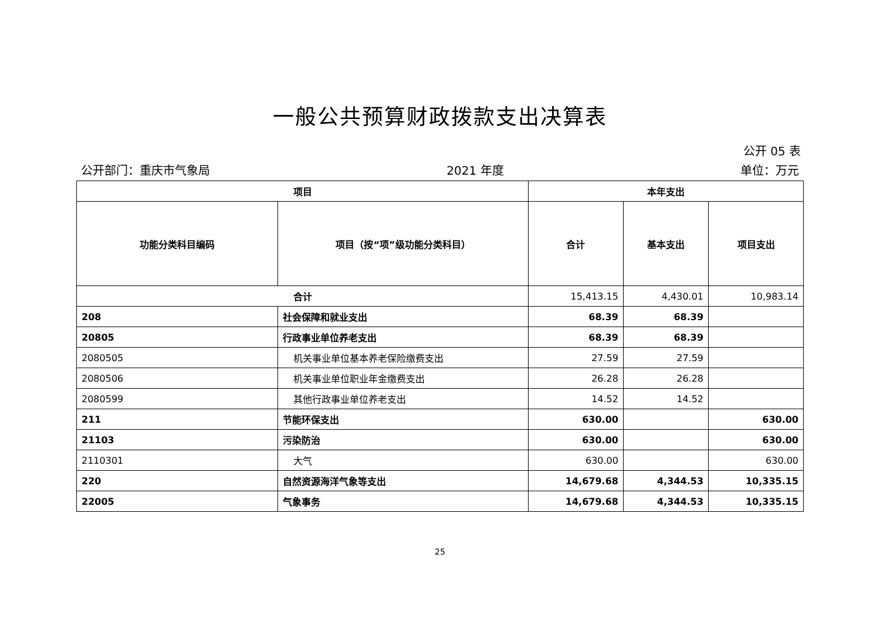一般公共预算财政拨款支出决算表
公开 05 表
公开部门：重庆市气象局 2021 年度 单位：万元
| 项目 | | 本年支出 | | |
| --- | --- | --- | --- | --- |
| 功能分类科目编码 | 项目（按“项”级功能分类科目） | 合计 | 基本支出 | 项目支出 |
| 合计 | | 15,413.15 | 4,430.01 | 10,983.14 |
| 208 | 社会保障和就业支出 | 68.39 | 68.39 | |
| 20805 | 行政事业单位养老支出 | 68.39 | 68.39 | |
| 2080505 | 机关事业单位基本养老保险缴费支出 | 27.59 | 27.59 | |
| 2080506 | 机关事业单位职业年金缴费支出 | 26.28 | 26.28 | |
| 2080599 | 其他行政事业单位养老支出 | 14.52 | 14.52 | |
| 211 | 节能环保支出 | 630.00 | | 630.00 |
| 21103 | 污染防治 | 630.00 | | 630.00 |
| 2110301 | 大气 | 630.00 | | 630.00 |
| 220 | 自然资源海洋气象等支出 | 14,679.68 | 4,344.53 | 10,335.15 |
| 22005 | 气象事务 | 14,679.68 | 4,344.53 | 10,335.15 |
25